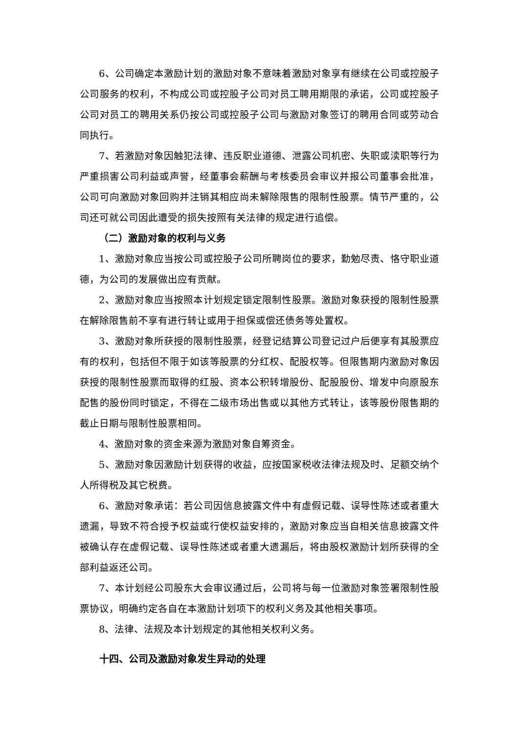6、公司确定本激励计划的激励对象不意味着激励对象享有继续在公司或控股子公司服务的权利，不构成公司或控股子公司对员工聘用期限的承诺，公司或控股子公司对员工的聘用关系仍按公司或控股子公司与激励对象签订的聘用合同或劳动合同执行。
7、若激励对象因触犯法律、违反职业道德、泄露公司机密、失职或渎职等行为严重损害公司利益或声誉，经董事会薪酬与考核委员会审议并报公司董事会批准，公司可向激励对象回购并注销其相应尚未解除限售的限制性股票。情节严重的，公司还可就公司因此遭受的损失按照有关法律的规定进行追偿。
（二）激励对象的权利与义务
1、激励对象应当按公司或控股子公司所聘岗位的要求，勤勉尽责、恪守职业道德，为公司的发展做出应有贡献。
2、激励对象应当按照本计划规定锁定限制性股票。激励对象获授的限制性股票在解除限售前不享有进行转让或用于担保或偿还债务等处置权。
3、激励对象所获授的限制性股票，经登记结算公司登记过户后便享有其股票应有的权利，包括但不限于如该等股票的分红权、配股权等。但限售期内激励对象因获授的限制性股票而取得的红股、资本公积转增股份、配股股份、增发中向原股东配售的股份同时锁定，不得在二级市场出售或以其他方式转让，该等股份限售期的截止日期与限制性股票相同。
4、激励对象的资金来源为激励对象自筹资金。
5、激励对象因激励计划获得的收益，应按国家税收法律法规及时、足额交纳个人所得税及其它税费。
6、激励对象承诺：若公司因信息披露文件中有虚假记载、误导性陈述或者重大遗漏，导致不符合授予权益或行使权益安排的，激励对象应当自相关信息披露文件被确认存在虚假记载、误导性陈述或者重大遗漏后，将由股权激励计划所获得的全部利益返还公司。
7、本计划经公司股东大会审议通过后，公司将与每一位激励对象签署限制性股票协议，明确约定各自在本激励计划项下的权利义务及其他相关事项。
8、法律、法规及本计划规定的其他相关权利义务。
十四、公司及激励对象发生异动的处理